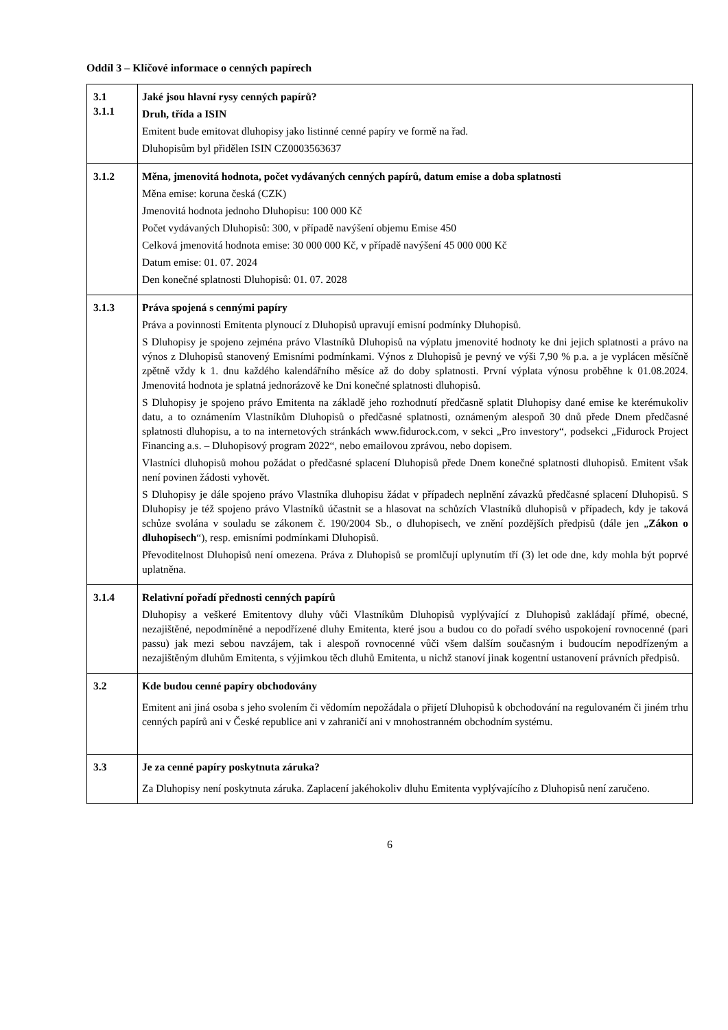Oddíl 3 – Klíčové informace o cenných papírech
| 3.1 3.1.1 | Jaké jsou hlavní rysy cenných papírů? Druh, třída a ISIN Emitent bude emitovat dluhopisy jako listinné cenné papíry ve formě na řad. Dluhopisům byl přidělen ISIN CZ0003563637 |
| 3.1.2 | Měna, jmenovitá hodnota, počet vydávaných cenných papírů, datum emise a doba splatnosti Měna emise: koruna česká (CZK) Jmenovitá hodnota jednoho Dluhopisu: 100 000 Kč Počet vydávaných Dluhopisů: 300, v případě navýšení objemu Emise 450 Celková jmenovitá hodnota emise: 30 000 000 Kč, v případě navýšení 45 000 000 Kč Datum emise: 01. 07. 2024 Den konečné splatnosti Dluhopisů: 01. 07. 2028 |
| 3.1.3 | Práva spojená s cennými papíry Práva a povinnosti Emitenta plynoucí z Dluhopisů upravují emisní podmínky Dluhopisů. S Dluhopisy je spojeno zejména právo Vlastníků Dluhopisů na výplatu jmenovité hodnoty ke dni jejich splatnosti a právo na výnos z Dluhopisů stanovený Emisními podmínkami. Výnos z Dluhopisů je pevný ve výši 7,90 % p.a. a je vyplácen měsíčně zpětně vždy k 1. dnu každého kalendářního měsíce až do doby splatnosti. První výplata výnosu proběhne k 01.08.2024. Jmenovitá hodnota je splatná jednorázově ke Dni konečné splatnosti dluhopisů. S Dluhopisy je spojeno právo Emitenta na základě jeho rozhodnutí předčasně splatit Dluhopisy dané emise ke kterémukoliv datu, a to oznámením Vlastníkům Dluhopisů o předčasné splatnosti, oznámeným alespoň 30 dnů přede Dnem předčasné splatnosti dluhopisu, a to na internetových stránkách www.fidurock.com, v sekci „Pro investory“, podsekci „Fidurock Project Financing a.s. – Dluhopisový program 2022“, nebo emailovou zprávou, nebo dopisem. Vlastníci dluhopisů mohou požádat o předčasné splacení Dluhopisů přede Dnem konečné splatnosti dluhopisů. Emitent však není povinen žádosti vyhovět. S Dluhopisy je dále spojeno právo Vlastníka dluhopisu žádat v případech neplnění závazků předčasné splacení Dluhopisů. S Dluhopisy je též spojeno právo Vlastníků účastnit se a hlasovat na schůzích Vlastníků dluhopisů v případech, kdy je taková schůze svolána v souladu se zákonem č. 190/2004 Sb., o dluhopisech, ve znění pozdějších předpisů (dále jen „ Zákon o dluhopisech “), resp. emisními podmínkami Dluhopisů. Převoditelnost Dluhopisů není omezena. Práva z Dluhopisů se promlčují uplynutím tří (3) let ode dne, kdy mohla být poprvé uplatněna. |
| 3.1.4 | Relativní pořadí přednosti cenných papírů Dluhopisy a veškeré Emitentovy dluhy vůči Vlastníkům Dluhopisů vyplývající z Dluhopisů zakládají přímé, obecné, nezajištěné, nepodmíněné a nepodřízené dluhy Emitenta, které jsou a budou co do pořadí svého uspokojení rovnocenné (pari passu) jak mezi sebou navzájem, tak i alespoň rovnocenné vůči všem dalším současným i budoucím nepodřízeným a nezajištěným dluhům Emitenta, s výjimkou těch dluhů Emitenta, u nichž stanoví jinak kogentní ustanovení právních předpisů. |
| 3.2 | Kde budou cenné papíry obchodovány Emitent ani jiná osoba s jeho svolením či vědomím nepožádala o přijetí Dluhopisů k obchodování na regulovaném či jiném trhu cenných papírů ani v České republice ani v zahraničí ani v mnohostranném obchodním systému. |
| 3.3 | Je za cenné papíry poskytnuta záruka? Za Dluhopisy není poskytnuta záruka. Zaplacení jakéhokoliv dluhu Emitenta vyplývajícího z Dluhopisů není zaručeno. |
6